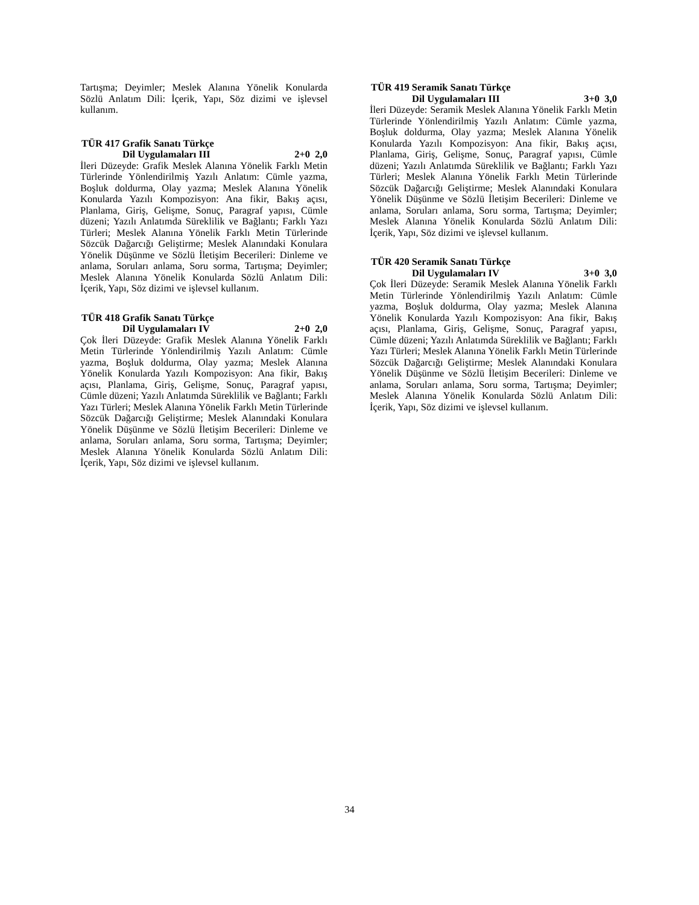Tartışma; Deyimler; Meslek Alanına Yönelik Konularda Sözlü Anlatım Dili: İçerik, Yapı, Söz dizimi ve işlevsel kullanım.
TÜR 417 Grafik Sanatı Türkçe
Dil Uygulamaları III 2+0 2,0
İleri Düzeyde: Grafik Meslek Alanına Yönelik Farklı Metin Türlerinde Yönlendirilmiş Yazılı Anlatım: Cümle yazma, Boşluk doldurma, Olay yazma; Meslek Alanına Yönelik Konularda Yazılı Kompozisyon: Ana fikir, Bakış açısı, Planlama, Giriş, Gelişme, Sonuç, Paragraf yapısı, Cümle düzeni; Yazılı Anlatımda Süreklilik ve Bağlantı; Farklı Yazı Türleri; Meslek Alanına Yönelik Farklı Metin Türlerinde Sözcük Dağarcığı Geliştirme; Meslek Alanındaki Konulara Yönelik Düşünme ve Sözlü İletişim Becerileri: Dinleme ve anlama, Soruları anlama, Soru sorma, Tartışma; Deyimler; Meslek Alanına Yönelik Konularda Sözlü Anlatım Dili: İçerik, Yapı, Söz dizimi ve işlevsel kullanım.
TÜR 418 Grafik Sanatı Türkçe
Dil Uygulamaları IV 2+0 2,0
Çok İleri Düzeyde: Grafik Meslek Alanına Yönelik Farklı Metin Türlerinde Yönlendirilmiş Yazılı Anlatım: Cümle yazma, Boşluk doldurma, Olay yazma; Meslek Alanına Yönelik Konularda Yazılı Kompozisyon: Ana fikir, Bakış açısı, Planlama, Giriş, Gelişme, Sonuç, Paragraf yapısı, Cümle düzeni; Yazılı Anlatımda Süreklilik ve Bağlantı; Farklı Yazı Türleri; Meslek Alanına Yönelik Farklı Metin Türlerinde Sözcük Dağarcığı Geliştirme; Meslek Alanındaki Konulara Yönelik Düşünme ve Sözlü İletişim Becerileri: Dinleme ve anlama, Soruları anlama, Soru sorma, Tartışma; Deyimler; Meslek Alanına Yönelik Konularda Sözlü Anlatım Dili: İçerik, Yapı, Söz dizimi ve işlevsel kullanım.
TÜR 419 Seramik Sanatı Türkçe
Dil Uygulamaları III 3+0 3,0
İleri Düzeyde: Seramik Meslek Alanına Yönelik Farklı Metin Türlerinde Yönlendirilmiş Yazılı Anlatım: Cümle yazma, Boşluk doldurma, Olay yazma; Meslek Alanına Yönelik Konularda Yazılı Kompozisyon: Ana fikir, Bakış açısı, Planlama, Giriş, Gelişme, Sonuç, Paragraf yapısı, Cümle düzeni; Yazılı Anlatımda Süreklilik ve Bağlantı; Farklı Yazı Türleri; Meslek Alanına Yönelik Farklı Metin Türlerinde Sözcük Dağarcığı Geliştirme; Meslek Alanındaki Konulara Yönelik Düşünme ve Sözlü İletişim Becerileri: Dinleme ve anlama, Soruları anlama, Soru sorma, Tartışma; Deyimler; Meslek Alanına Yönelik Konularda Sözlü Anlatım Dili: İçerik, Yapı, Söz dizimi ve işlevsel kullanım.
TÜR 420 Seramik Sanatı Türkçe
Dil Uygulamaları IV 3+0 3,0
Çok İleri Düzeyde: Seramik Meslek Alanına Yönelik Farklı Metin Türlerinde Yönlendirilmiş Yazılı Anlatım: Cümle yazma, Boşluk doldurma, Olay yazma; Meslek Alanına Yönelik Konularda Yazılı Kompozisyon: Ana fikir, Bakış açısı, Planlama, Giriş, Gelişme, Sonuç, Paragraf yapısı, Cümle düzeni; Yazılı Anlatımda Süreklilik ve Bağlantı; Farklı Yazı Türleri; Meslek Alanına Yönelik Farklı Metin Türlerinde Sözcük Dağarcığı Geliştirme; Meslek Alanındaki Konulara Yönelik Düşünme ve Sözlü İletişim Becerileri: Dinleme ve anlama, Soruları anlama, Soru sorma, Tartışma; Deyimler; Meslek Alanına Yönelik Konularda Sözlü Anlatım Dili: İçerik, Yapı, Söz dizimi ve işlevsel kullanım.
34